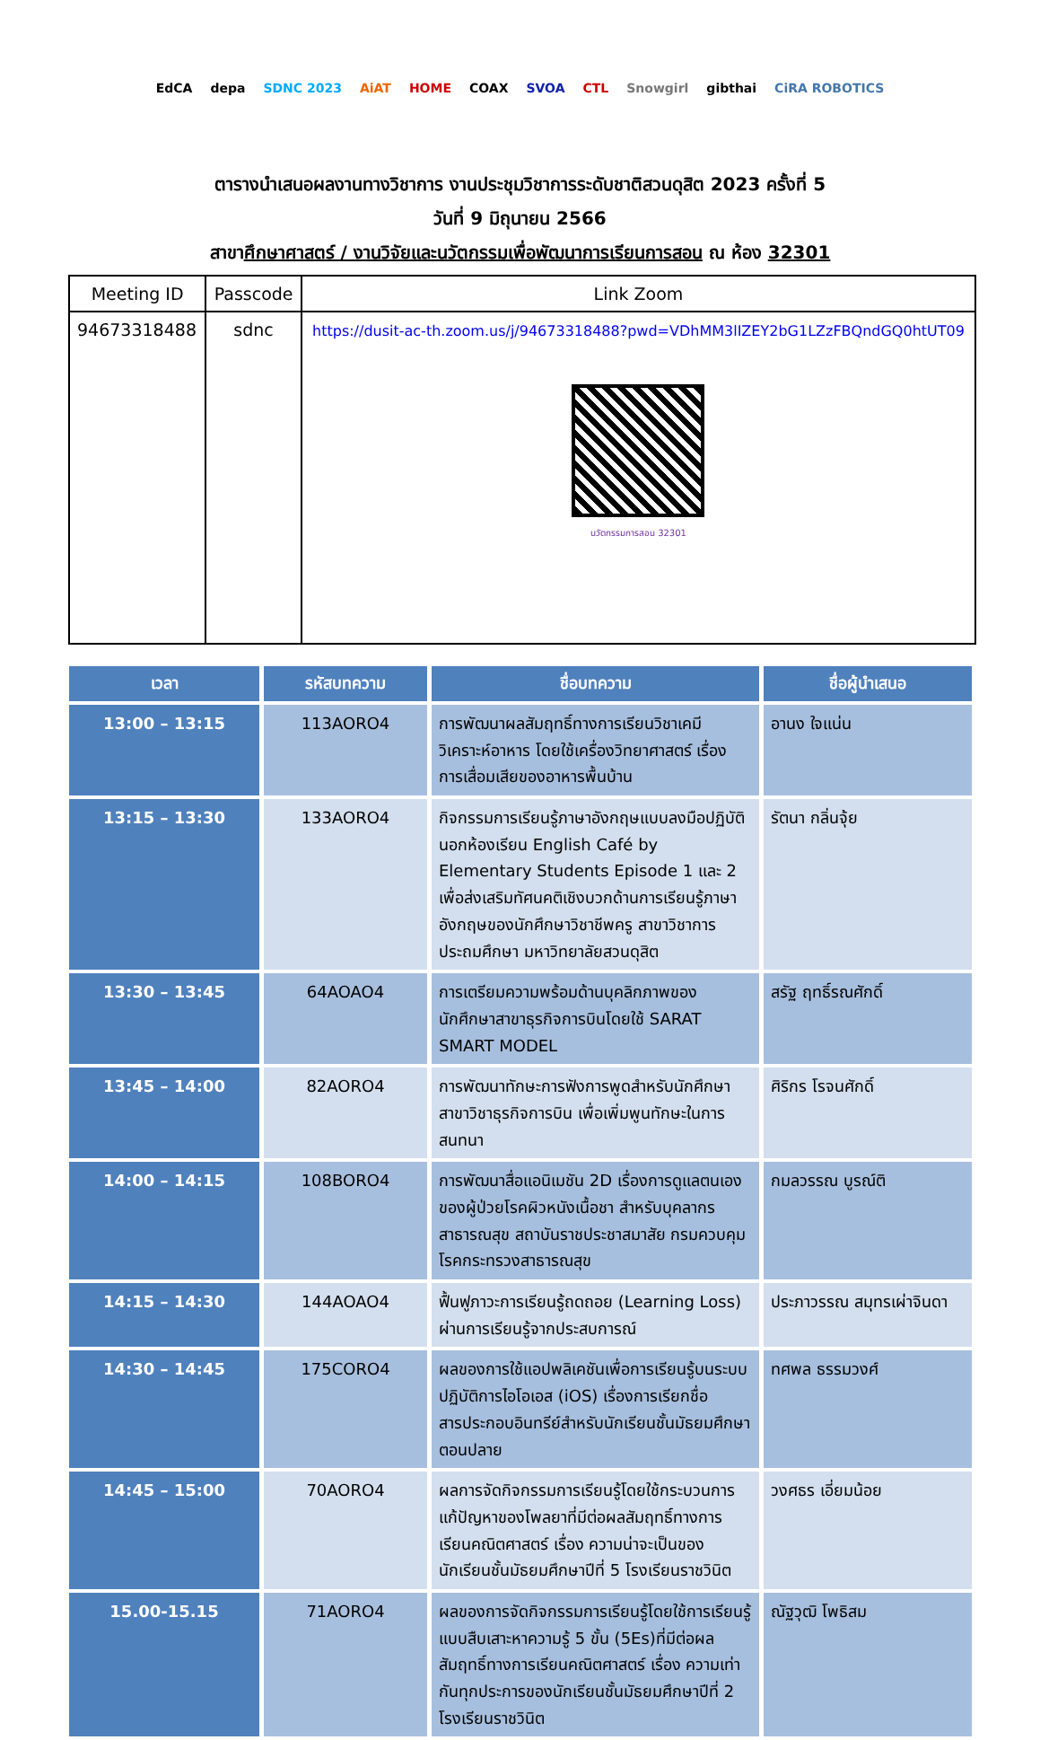EdCA depa SDNC 2023 AiAT HOME COAX SVOA CTL Snowgirl gibthai CiRA ROBOTICS
ตารางนำเสนอผลงานทางวิชาการ งานประชุมวิชาการระดับชาติสวนดุสิต 2023 ครั้งที่ 5
วันที่ 9 มิถุนายน 2566
สาขาศึกษาศาสตร์ / งานวิจัยและนวัตกรรมเพื่อพัฒนาการเรียนการสอน ณ ห้อง 32301
| Meeting ID | Passcode | Link Zoom |
| --- | --- | --- |
| 94673318488 | sdnc | https://dusit-ac-th.zoom.us/j/94673318488?pwd=VDhMM3lIZEY2bG1LZzFBQndGQ0htUT09 นวัตกรรมการสอน 32301 |
| เวลา | รหัสบทความ | ชื่อบทความ | ชื่อผู้นำเสนอ |
| --- | --- | --- | --- |
| 13:00 – 13:15 | 113AORO4 | การพัฒนาผลสัมฤทธิ์ทางการเรียนวิชาเคมีวิเคราะห์อาหาร โดยใช้เครื่องวิทยาศาสตร์ เรื่อง การเสื่อมเสียของอาหารพื้นบ้าน | อานง ใจแน่น |
| 13:15 – 13:30 | 133AORO4 | กิจกรรมการเรียนรู้ภาษาอังกฤษแบบลงมือปฏิบัตินอกห้องเรียน English Café by Elementary Students Episode 1 และ 2 เพื่อส่งเสริมทัศนคติเชิงบวกด้านการเรียนรู้ภาษาอังกฤษของนักศึกษาวิชาชีพครู สาขาวิชาการประถมศึกษา มหาวิทยาลัยสวนดุสิต | รัตนา กลิ่นจุ้ย |
| 13:30 – 13:45 | 64AOAO4 | การเตรียมความพร้อมด้านบุคลิกภาพของนักศึกษาสาขาธุรกิจการบินโดยใช้ SARAT SMART MODEL | สรัฐ ฤทธิ์รณศักดิ์ |
| 13:45 – 14:00 | 82AORO4 | การพัฒนาทักษะการฟังการพูดสำหรับนักศึกษาสาขาวิชาธุรกิจการบิน เพื่อเพิ่มพูนทักษะในการสนทนา | ศิริกร โรจนศักดิ์ |
| 14:00 – 14:15 | 108BORO4 | การพัฒนาสื่อแอนิเมชัน 2D เรื่องการดูแลตนเองของผู้ป่วยโรคผิวหนังเนื้อชา สำหรับบุคลากรสาธารณสุข สถาบันราชประชาสมาสัย กรมควบคุมโรคกระทรวงสาธารณสุข | กมลวรรณ บูรณ์ติ |
| 14:15 – 14:30 | 144AOAO4 | ฟื้นฟูภาวะการเรียนรู้ถดถอย (Learning Loss) ผ่านการเรียนรู้จากประสบการณ์ | ประภาวรรณ สมุทรเผ่าจินดา |
| 14:30 – 14:45 | 175CORO4 | ผลของการใช้แอปพลิเคชันเพื่อการเรียนรู้บนระบบปฏิบัติการไอโอเอส (iOS) เรื่องการเรียกชื่อสารประกอบอินทรีย์สำหรับนักเรียนชั้นมัธยมศึกษาตอนปลาย | ทศพล ธรรมวงศ์ |
| 14:45 – 15:00 | 70AORO4 | ผลการจัดกิจกรรมการเรียนรู้โดยใช้กระบวนการแก้ปัญหาของโพลยาที่มีต่อผลสัมฤทธิ์ทางการเรียนคณิตศาสตร์ เรื่อง ความน่าจะเป็นของนักเรียนชั้นมัธยมศึกษาปีที่ 5 โรงเรียนราชวินิต | วงศธร เอี่ยมน้อย |
| 15.00-15.15 | 71AORO4 | ผลของการจัดกิจกรรมการเรียนรู้โดยใช้การเรียนรู้แบบสืบเสาะหาความรู้ 5 ขั้น (5Es)ที่มีต่อผลสัมฤทธิ์ทางการเรียนคณิตศาสตร์ เรื่อง ความเท่ากันทุกประการของนักเรียนชั้นมัธยมศึกษาปีที่ 2 โรงเรียนราชวินิต | ณัฐวุฒิ โพธิสม |